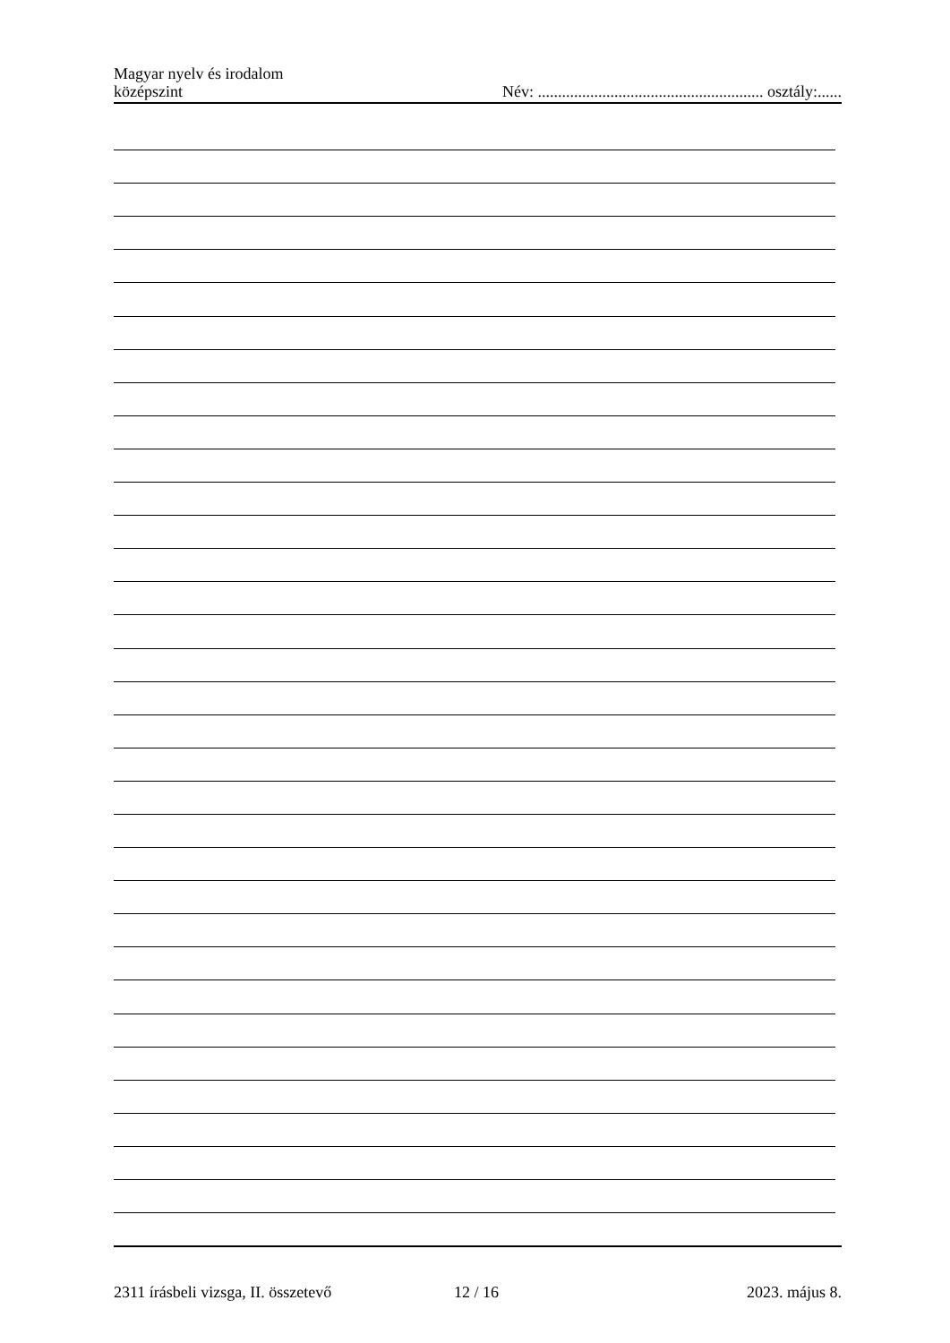Magyar nyelv és irodalom
középszint
Név: ........................................................ osztály:......
2311 írásbeli vizsga, II. összetevő 12 / 16 2023. május 8.